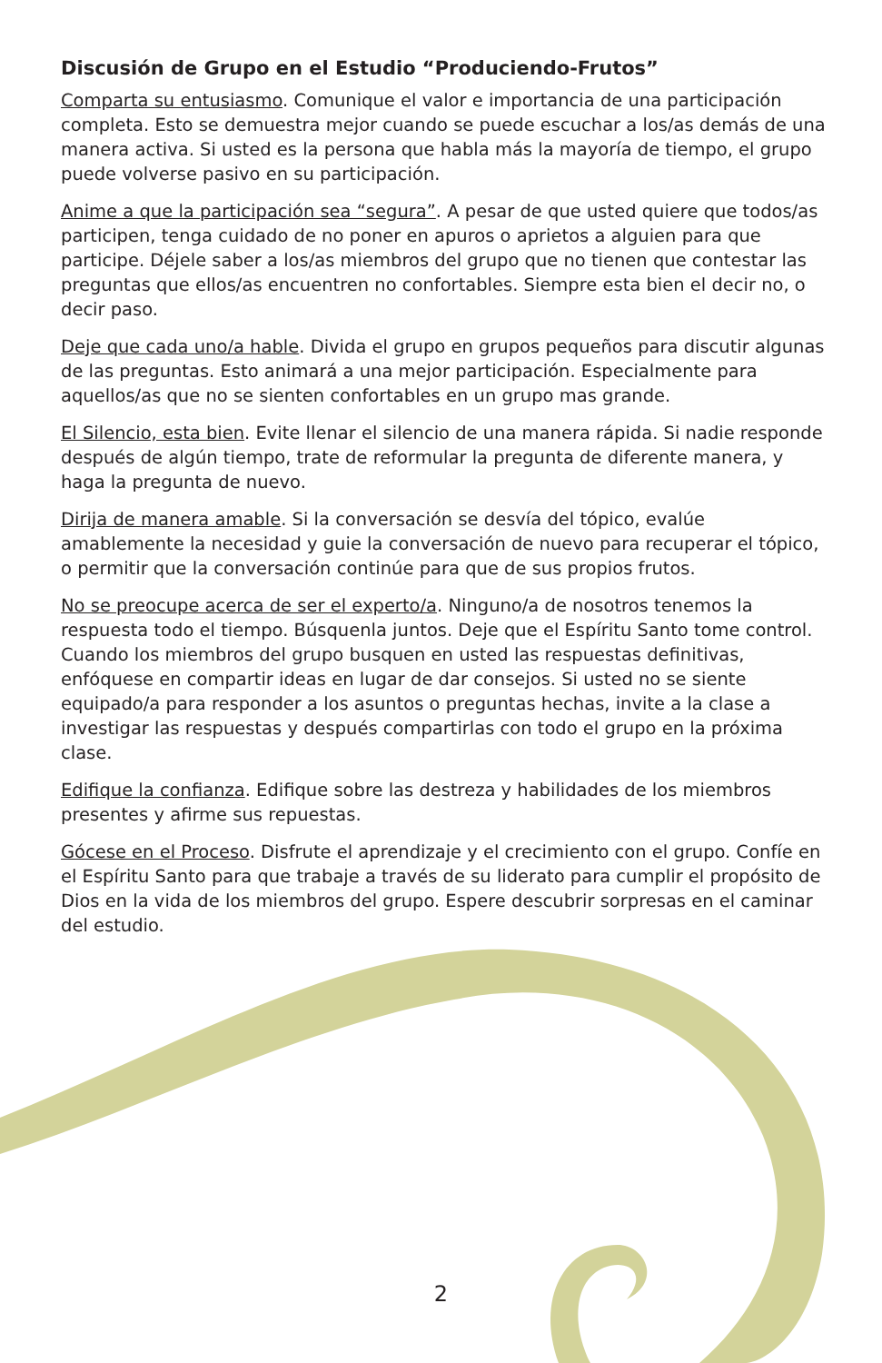Discusión de Grupo en el Estudio “Produciendo-Frutos”
Comparta su entusiasmo. Comunique el valor e importancia de una participación completa. Esto se demuestra mejor cuando se puede escuchar a los/as demás de una manera activa. Si usted es la persona que habla más la mayoría de tiempo, el grupo puede volverse pasivo en su participación.
Anime a que la participación sea “segura”. A pesar de que usted quiere que todos/as participen, tenga cuidado de no poner en apuros o aprietos a alguien para que participe. Déjele saber a los/as miembros del grupo que no tienen que contestar las preguntas que ellos/as encuentren no confortables. Siempre esta bien el decir no, o decir paso.
Deje que cada uno/a hable. Divida el grupo en grupos pequeños para discutir algunas de las preguntas. Esto animará a una mejor participación. Especialmente para aquellos/as que no se sienten confortables en un grupo mas grande.
El Silencio, esta bien. Evite llenar el silencio de una manera rápida. Si nadie responde después de algún tiempo, trate de reformular la pregunta de diferente manera, y haga la pregunta de nuevo.
Dirija de manera amable. Si la conversación se desvía del tópico, evalúe amablemente la necesidad y guie la conversación de nuevo para recuperar el tópico, o permitir que la conversación continúe para que de sus propios frutos.
No se preocupe acerca de ser el experto/a. Ninguno/a de nosotros tenemos la respuesta todo el tiempo. Búsquenla juntos. Deje que el Espíritu Santo tome control. Cuando los miembros del grupo busquen en usted las respuestas definitivas, enfóquese en compartir ideas en lugar de dar consejos. Si usted no se siente equipado/a para responder a los asuntos o preguntas hechas, invite a la clase a investigar las respuestas y después compartirlas con todo el grupo en la próxima clase.
Edifique la confianza. Edifique sobre las destreza y habilidades de los miembros presentes y afirme sus repuestas.
Gócese en el Proceso. Disfrute el aprendizaje y el crecimiento con el grupo. Confíe en el Espíritu Santo para que trabaje a través de su liderato para cumplir el propósito de Dios en la vida de los miembros del grupo. Espere descubrir sorpresas en el caminar del estudio.
2